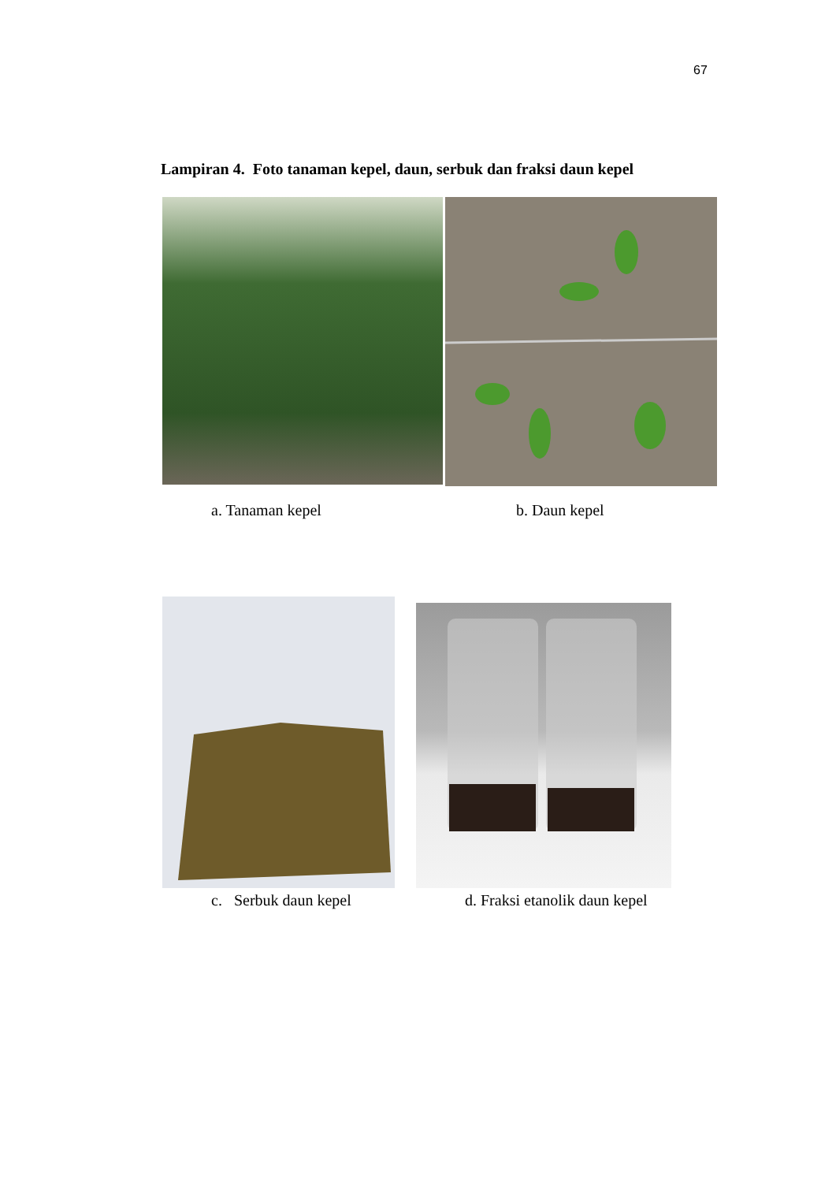67
Lampiran 4. Foto tanaman kepel, daun, serbuk dan fraksi daun kepel
a. Tanaman kepel b. Daun kepel
c. Serbuk daun kepel d. Fraksi etanolik daun kepel